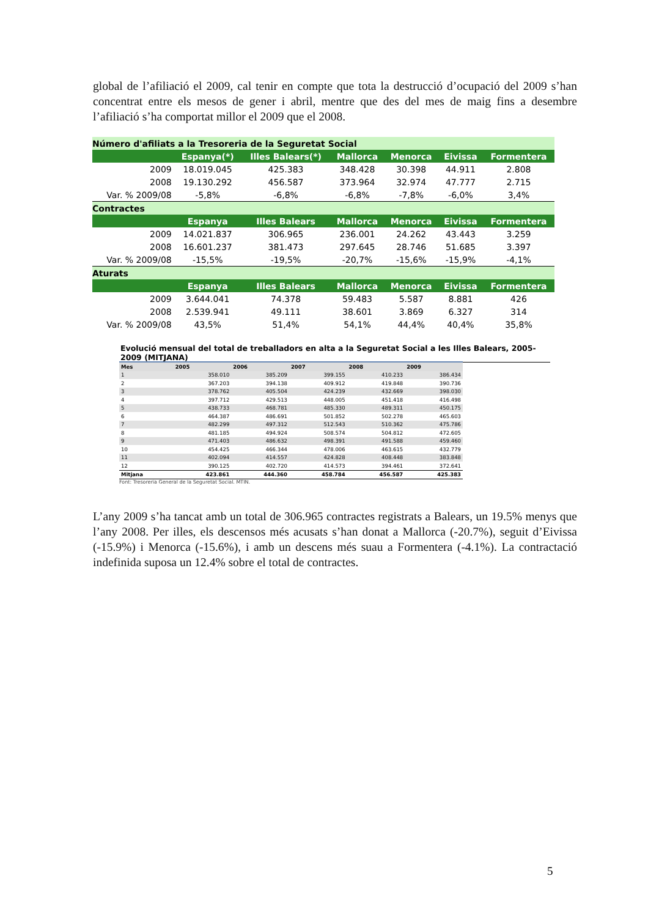global de l’afiliació el 2009, cal tenir en compte que tota la destrucció d’ocupació del 2009 s’han concentrat entre els mesos de gener i abril, mentre que des del mes de maig fins a desembre l’afiliació s’ha comportat millor el 2009 que el 2008.
| Número d'afiliats a la Tresoreria de la Seguretat Social | | | | | | |
| | Espanya(*) | Illes Balears(*) | Mallorca | Menorca | Eivissa | Formentera |
| 2009 | 18.019.045 | 425.383 | 348.428 | 30.398 | 44.911 | 2.808 |
| 2008 | 19.130.292 | 456.587 | 373.964 | 32.974 | 47.777 | 2.715 |
| Var. % 2009/08 | -5,8% | -6,8% | -6,8% | -7,8% | -6,0% | 3,4% |
| Contractes | | | | | | |
| | Espanya | Illes Balears | Mallorca | Menorca | Eivissa | Formentera |
| 2009 | 14.021.837 | 306.965 | 236.001 | 24.262 | 43.443 | 3.259 |
| 2008 | 16.601.237 | 381.473 | 297.645 | 28.746 | 51.685 | 3.397 |
| Var. % 2009/08 | -15,5% | -19,5% | -20,7% | -15,6% | -15,9% | -4,1% |
| Aturats | | | | | | |
| | Espanya | Illes Balears | Mallorca | Menorca | Eivissa | Formentera |
| 2009 | 3.644.041 | 74.378 | 59.483 | 5.587 | 8.881 | 426 |
| 2008 | 2.539.941 | 49.111 | 38.601 | 3.869 | 6.327 | 314 |
| Var. % 2009/08 | 43,5% | 51,4% | 54,1% | 44,4% | 40,4% | 35,8% |
Evolució mensual del total de treballadors en alta a la Seguretat Social a les Illes Balears, 2005-2009 (MITJANA)
| Mes | 2005 | 2006 | 2007 | 2008 | 2009 |
| --- | --- | --- | --- | --- | --- |
| 1 | 358.010 | 385.209 | 399.155 | 410.233 | 386.434 |
| 2 | 367.203 | 394.138 | 409.912 | 419.848 | 390.736 |
| 3 | 378.762 | 405.504 | 424.239 | 432.669 | 398.030 |
| 4 | 397.712 | 429.513 | 448.005 | 451.418 | 416.498 |
| 5 | 438.733 | 468.781 | 485.330 | 489.311 | 450.175 |
| 6 | 464.387 | 486.691 | 501.852 | 502.278 | 465.603 |
| 7 | 482.299 | 497.312 | 512.543 | 510.362 | 475.786 |
| 8 | 481.185 | 494.924 | 508.574 | 504.812 | 472.605 |
| 9 | 471.403 | 486.632 | 498.391 | 491.588 | 459.460 |
| 10 | 454.425 | 466.344 | 478.006 | 463.615 | 432.779 |
| 11 | 402.094 | 414.557 | 424.828 | 408.448 | 383.848 |
| 12 | 390.125 | 402.720 | 414.573 | 394.461 | 372.641 |
| Mitjana | 423.861 | 444.360 | 458.784 | 456.587 | 425.383 |
Font: Tresoreria General de la Seguretat Social. MTIN.
L’any 2009 s’ha tancat amb un total de 306.965 contractes registrats a Balears, un 19.5% menys que l’any 2008. Per illes, els descensos més acusats s’han donat a Mallorca (-20.7%), seguit d’Eivissa (-15.9%) i Menorca (-15.6%), i amb un descens més suau a Formentera (-4.1%). La contractació indefinida suposa un 12.4% sobre el total de contractes.
5